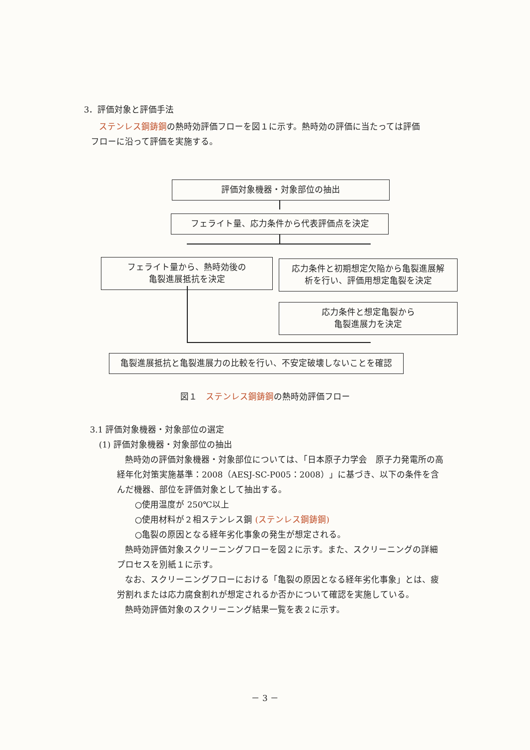3．評価対象と評価手法
ステンレス鋼鋳鋼の熱時効評価フローを図１に示す。熱時効の評価に当たっては評価
フローに沿って評価を実施する。
評価対象機器・対象部位の抽出
フェライト量、応力条件から代表評価点を決定
フェライト量から、熱時効後の
亀裂進展抵抗を決定
応力条件と初期想定欠陥から亀裂進展解
析を行い、評価用想定亀裂を決定
応力条件と想定亀裂から
亀裂進展力を決定
亀裂進展抵抗と亀裂進展力の比較を行い、不安定破壊しないことを確認
図１　ステンレス鋼鋳鋼の熱時効評価フロー
3.1 評価対象機器・対象部位の選定
(1) 評価対象機器・対象部位の抽出
熱時効の評価対象機器・対象部位については、「日本原子力学会　原子力発電所の高経年化対策実施基準：2008（AESJ-SC-P005：2008）」に基づき、以下の条件を含んだ機器、部位を評価対象として抽出する。
○使用温度が 250℃以上
○使用材料が２相ステンレス鋼 (ステンレス鋼鋳鋼)
○亀裂の原因となる経年劣化事象の発生が想定される。
熱時効評価対象スクリーニングフローを図２に示す。また、スクリーニングの詳細プロセスを別紙１に示す。
なお、スクリーニングフローにおける「亀裂の原因となる経年劣化事象」とは、疲労割れまたは応力腐食割れが想定されるか否かについて確認を実施している。
熱時効評価対象のスクリーニング結果一覧を表２に示す。
－ 3 －